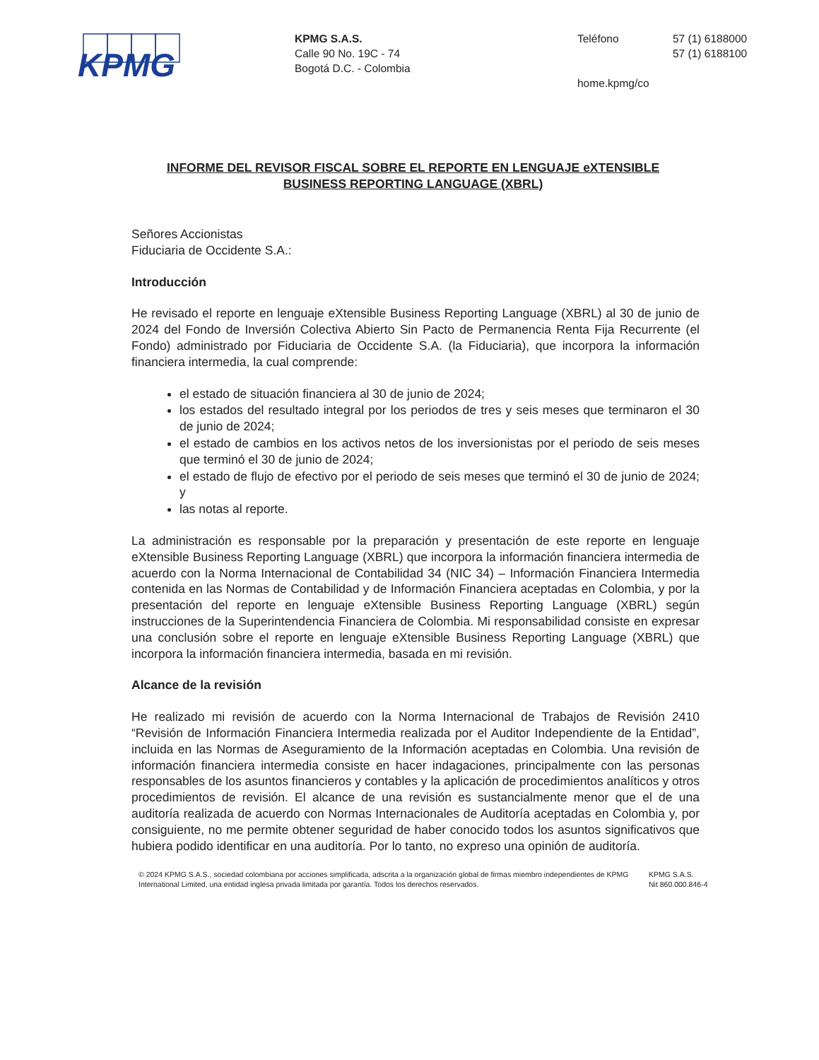KPMG
KPMG S.A.S.
Calle 90 No. 19C - 74
Bogotá D.C. - Colombia
Teléfono
home.kpmg/co
57 (1) 6188000
57 (1) 6188100
INFORME DEL REVISOR FISCAL SOBRE EL REPORTE EN LENGUAJE eXTENSIBLE
BUSINESS REPORTING LANGUAGE (XBRL)
Señores Accionistas
Fiduciaria de Occidente S.A.:
Introducción
He revisado el reporte en lenguaje eXtensible Business Reporting Language (XBRL) al 30 de junio de 2024 del Fondo de Inversión Colectiva Abierto Sin Pacto de Permanencia Renta Fija Recurrente (el Fondo) administrado por Fiduciaria de Occidente S.A. (la Fiduciaria), que incorpora la información financiera intermedia, la cual comprende:
el estado de situación financiera al 30 de junio de 2024;
los estados del resultado integral por los periodos de tres y seis meses que terminaron el 30 de junio de 2024;
el estado de cambios en los activos netos de los inversionistas por el periodo de seis meses que terminó el 30 de junio de 2024;
el estado de flujo de efectivo por el periodo de seis meses que terminó el 30 de junio de 2024; y
las notas al reporte.
La administración es responsable por la preparación y presentación de este reporte en lenguaje eXtensible Business Reporting Language (XBRL) que incorpora la información financiera intermedia de acuerdo con la Norma Internacional de Contabilidad 34 (NIC 34) – Información Financiera Intermedia contenida en las Normas de Contabilidad y de Información Financiera aceptadas en Colombia, y por la presentación del reporte en lenguaje eXtensible Business Reporting Language (XBRL) según instrucciones de la Superintendencia Financiera de Colombia. Mi responsabilidad consiste en expresar una conclusión sobre el reporte en lenguaje eXtensible Business Reporting Language (XBRL) que incorpora la información financiera intermedia, basada en mi revisión.
Alcance de la revisión
He realizado mi revisión de acuerdo con la Norma Internacional de Trabajos de Revisión 2410 “Revisión de Información Financiera Intermedia realizada por el Auditor Independiente de la Entidad”, incluida en las Normas de Aseguramiento de la Información aceptadas en Colombia. Una revisión de información financiera intermedia consiste en hacer indagaciones, principalmente con las personas responsables de los asuntos financieros y contables y la aplicación de procedimientos analíticos y otros procedimientos de revisión. El alcance de una revisión es sustancialmente menor que el de una auditoría realizada de acuerdo con Normas Internacionales de Auditoría aceptadas en Colombia y, por consiguiente, no me permite obtener seguridad de haber conocido todos los asuntos significativos que hubiera podido identificar en una auditoría. Por lo tanto, no expreso una opinión de auditoría.
© 2024 KPMG S.A.S., sociedad colombiana por acciones simplificada, adscrita a la organización global de firmas miembro independientes de KPMG International Limited, una entidad inglesa privada limitada por garantía. Todos los derechos reservados.
KPMG S.A.S.
Nit 860.000.846-4